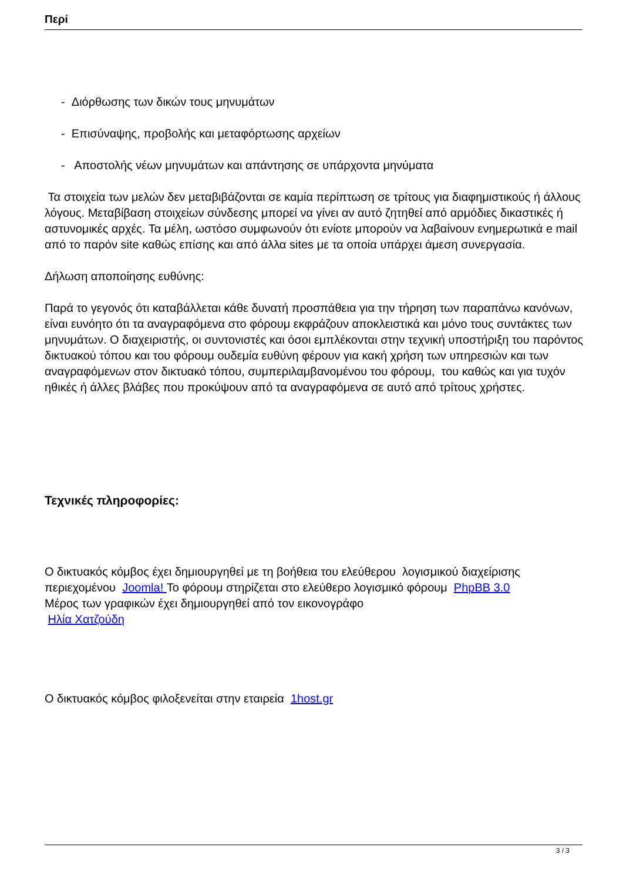Περί
- Διόρθωσης των δικών τους μηνυμάτων
- Επισύναψης, προβολής και μεταφόρτωσης αρχείων
- Αποστολής νέων μηνυμάτων και απάντησης σε υπάρχοντα μηνύματα
Τα στοιχεία των μελών δεν μεταβιβάζονται σε καμία περίπτωση σε τρίτους για διαφημιστικούς ή άλλους λόγους. Μεταβίβαση στοιχείων σύνδεσης μπορεί να γίνει αν αυτό ζητηθεί από αρμόδιες δικαστικές ή αστυνομικές αρχές. Τα μέλη, ωστόσο συμφωνούν ότι ενίοτε μπορούν να λαβαίνουν ενημερωτικά e mail από το παρόν site καθώς επίσης και από άλλα sites με τα οποία υπάρχει άμεση συνεργασία.
Δήλωση αποποίησης ευθύνης:
Παρά το γεγονός ότι καταβάλλεται κάθε δυνατή προσπάθεια για την τήρηση των παραπάνω κανόνων, είναι ευνόητο ότι τα αναγραφόμενα στο φόρουμ εκφράζουν αποκλειστικά και μόνο τους συντάκτες των μηνυμάτων. Ο διαχειριστής, οι συντονιστές και όσοι εμπλέκονται στην τεχνική υποστήριξη του παρόντος δικτυακού τόπου και του φόρουμ ουδεμία ευθύνη φέρουν για κακή χρήση των υπηρεσιών και των αναγραφόμενων στον δικτυακό τόπου, συμπεριλαμβανομένου του φόρουμ, του καθώς και για τυχόν ηθικές ή άλλες βλάβες που προκύψουν από τα αναγραφόμενα σε αυτό από τρίτους χρήστες.
Τεχνικές πληροφορίες:
Ο δικτυακός κόμβος έχει δημιουργηθεί με τη βοήθεια του ελεύθερου λογισμικού διαχείρισης περιεχομένου Joomla! Το φόρουμ στηρίζεται στο ελεύθερο λογισμικό φόρουμ PhpBB 3.0
Μέρος των γραφικών έχει δημιουργηθεί από τον εικονογράφο
Ηλία Χατζούδη
Ο δικτυακός κόμβος φιλοξενείται στην εταιρεία 1host.gr
3 / 3